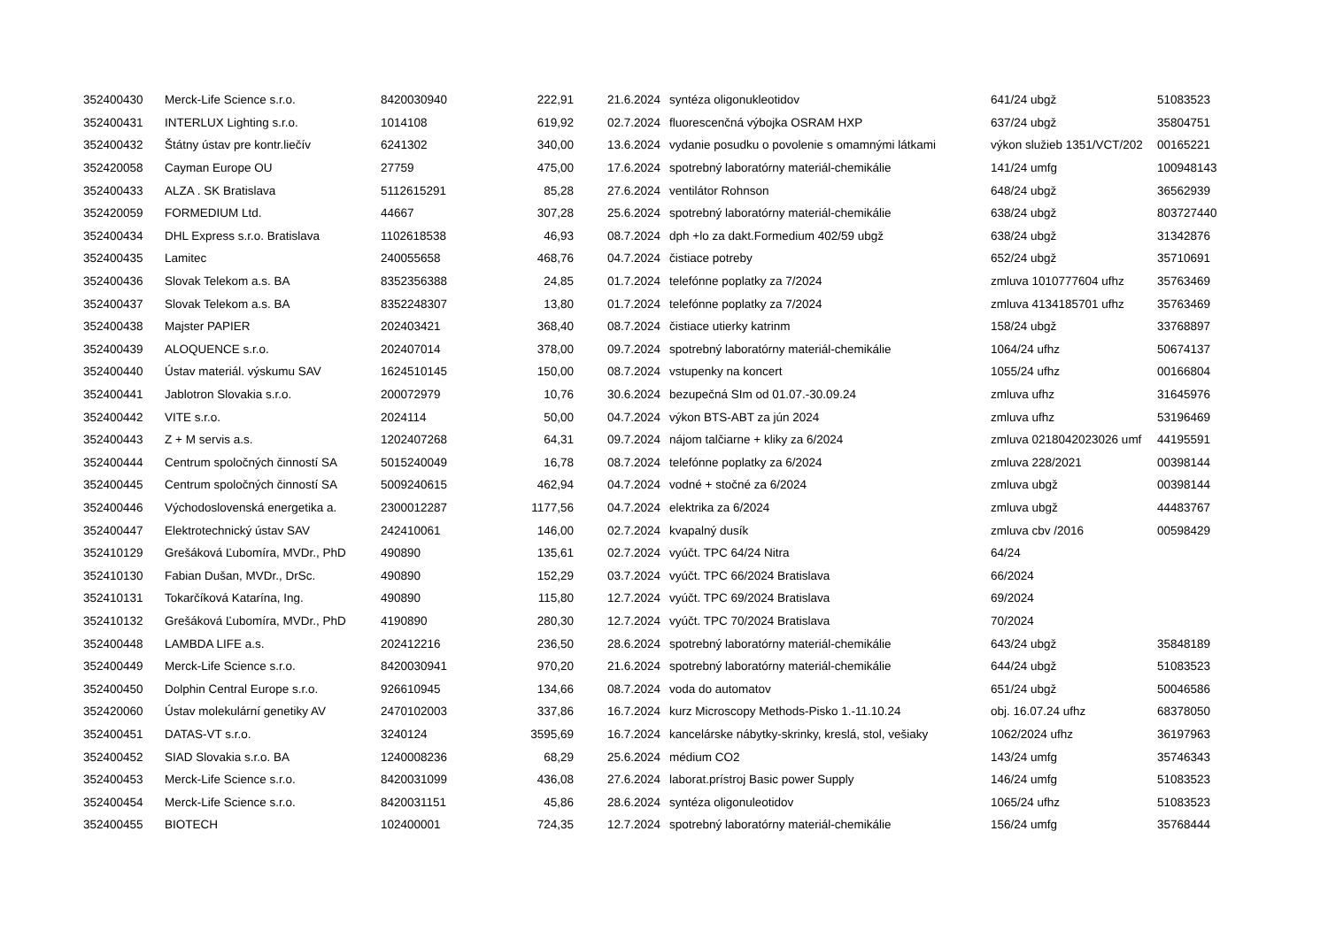| 352400430 | Merck-Life Science s.r.o. | 8420030940 | 222,91 | 21.6.2024 | syntéza oligonukleotidov | 641/24 ubgž | 51083523 |
| 352400431 | INTERLUX Lighting s.r.o. | 1014108 | 619,92 | 02.7.2024 | fluorescenčná výbojka OSRAM HXP | 637/24 ubgž | 35804751 |
| 352400432 | Štátny ústav pre kontr.liečív | 6241302 | 340,00 | 13.6.2024 | vydanie posudku o povolenie s omamnými látkami | výkon služieb 1351/VCT/202 | 00165221 |
| 352420058 | Cayman Europe OU | 27759 | 475,00 | 17.6.2024 | spotrebný laboratórny materiál-chemikálie | 141/24 umfg | 100948143 |
| 352400433 | ALZA . SK Bratislava | 5112615291 | 85,28 | 27.6.2024 | ventilátor Rohnson | 648/24 ubgž | 36562939 |
| 352420059 | FORMEDIUM Ltd. | 44667 | 307,28 | 25.6.2024 | spotrebný laboratórny materiál-chemikálie | 638/24 ubgž | 803727440 |
| 352400434 | DHL Express s.r.o. Bratislava | 1102618538 | 46,93 | 08.7.2024 | dph +lo za dakt.Formedium 402/59 ubgž | 638/24 ubgž | 31342876 |
| 352400435 | Lamitec | 240055658 | 468,76 | 04.7.2024 | čistiace potreby | 652/24 ubgž | 35710691 |
| 352400436 | Slovak Telekom a.s. BA | 8352356388 | 24,85 | 01.7.2024 | telefónne poplatky za 7/2024 | zmluva 1010777604 ufhz | 35763469 |
| 352400437 | Slovak Telekom a.s. BA | 8352248307 | 13,80 | 01.7.2024 | telefónne poplatky za 7/2024 | zmluva 4134185701 ufhz | 35763469 |
| 352400438 | Majster PAPIER | 202403421 | 368,40 | 08.7.2024 | čistiace utierky katrinm | 158/24 ubgž | 33768897 |
| 352400439 | ALOQUENCE s.r.o. | 202407014 | 378,00 | 09.7.2024 | spotrebný laboratórny materiál-chemikálie | 1064/24 ufhz | 50674137 |
| 352400440 | Ústav materiál. výskumu SAV | 1624510145 | 150,00 | 08.7.2024 | vstupenky na koncert | 1055/24 ufhz | 00166804 |
| 352400441 | Jablotron Slovakia s.r.o. | 200072979 | 10,76 | 30.6.2024 | bezupečná SIm od 01.07.-30.09.24 | zmluva ufhz | 31645976 |
| 352400442 | VITE s.r.o. | 2024114 | 50,00 | 04.7.2024 | výkon BTS-ABT za jún 2024 | zmluva ufhz | 53196469 |
| 352400443 | Z + M servis a.s. | 1202407268 | 64,31 | 09.7.2024 | nájom talčiarne + kliky za 6/2024 | zmluva 0218042023026 umf | 44195591 |
| 352400444 | Centrum spoločných činností SA | 5015240049 | 16,78 | 08.7.2024 | telefónne poplatky za 6/2024 | zmluva 228/2021 | 00398144 |
| 352400445 | Centrum spoločných činností SA | 5009240615 | 462,94 | 04.7.2024 | vodné + stočné za 6/2024 | zmluva ubgž | 00398144 |
| 352400446 | Východoslovenská energetika a. | 2300012287 | 1177,56 | 04.7.2024 | elektrika za 6/2024 | zmluva ubgž | 44483767 |
| 352400447 | Elektrotechnický ústav SAV | 242410061 | 146,00 | 02.7.2024 | kvapalný dusík | zmluva cbv /2016 | 00598429 |
| 352410129 | Grešáková Ľubomíra, MVDr., PhD | 490890 | 135,61 | 02.7.2024 | vyúčt. TPC 64/24 Nitra | 64/24 | |
| 352410130 | Fabian Dušan, MVDr., DrSc. | 490890 | 152,29 | 03.7.2024 | vyúčt. TPC 66/2024 Bratislava | 66/2024 | |
| 352410131 | Tokarčíková Katarína, Ing. | 490890 | 115,80 | 12.7.2024 | vyúčt. TPC 69/2024 Bratislava | 69/2024 | |
| 352410132 | Grešáková Ľubomíra, MVDr., PhD | 4190890 | 280,30 | 12.7.2024 | vyúčt. TPC 70/2024 Bratislava | 70/2024 | |
| 352400448 | LAMBDA LIFE a.s. | 202412216 | 236,50 | 28.6.2024 | spotrebný laboratórny materiál-chemikálie | 643/24 ubgž | 35848189 |
| 352400449 | Merck-Life Science s.r.o. | 8420030941 | 970,20 | 21.6.2024 | spotrebný laboratórny materiál-chemikálie | 644/24 ubgž | 51083523 |
| 352400450 | Dolphin Central Europe s.r.o. | 926610945 | 134,66 | 08.7.2024 | voda do automatov | 651/24 ubgž | 50046586 |
| 352420060 | Ústav molekulární genetiky AV | 2470102003 | 337,86 | 16.7.2024 | kurz Microscopy Methods-Pisko 1.-11.10.24 | obj. 16.07.24 ufhz | 68378050 |
| 352400451 | DATAS-VT s.r.o. | 3240124 | 3595,69 | 16.7.2024 | kancelárske nábytky-skrinky, kreslá, stol, vešiaky | 1062/2024 ufhz | 36197963 |
| 352400452 | SIAD Slovakia s.r.o. BA | 1240008236 | 68,29 | 25.6.2024 | médium CO2 | 143/24 umfg | 35746343 |
| 352400453 | Merck-Life Science s.r.o. | 8420031099 | 436,08 | 27.6.2024 | laborat.prístroj Basic power Supply | 146/24 umfg | 51083523 |
| 352400454 | Merck-Life Science s.r.o. | 8420031151 | 45,86 | 28.6.2024 | syntéza oligonuleotidov | 1065/24 ufhz | 51083523 |
| 352400455 | BIOTECH | 102400001 | 724,35 | 12.7.2024 | spotrebný laboratórny materiál-chemikálie | 156/24 umfg | 35768444 |